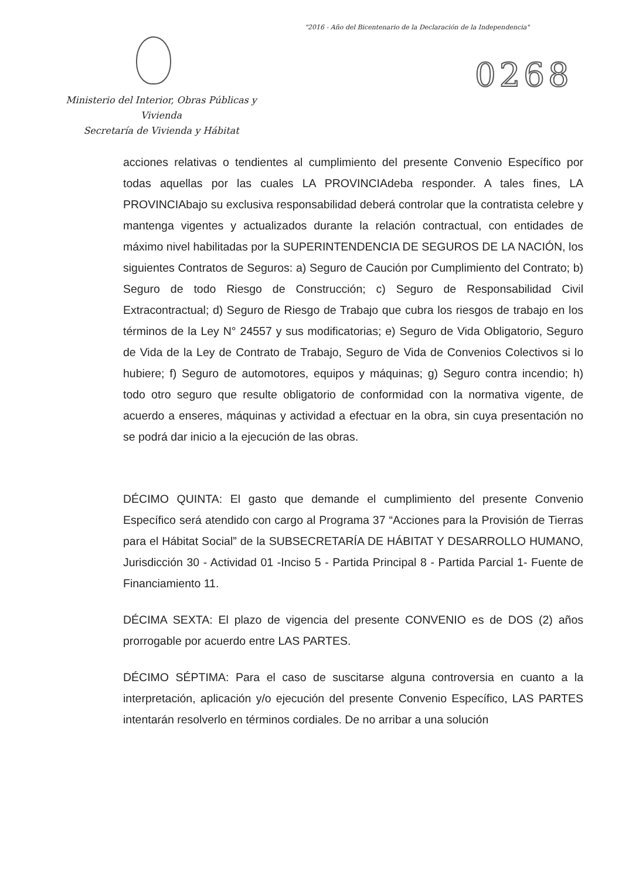"2016 - Año del Bicentenario de la Declaración de la Independencia"
0268
Ministerio del Interior, Obras Públicas y Vivienda
Secretaría de Vivienda y Hábitat
acciones relativas o tendientes al cumplimiento del presente Convenio Específico por todas aquellas por las cuales LA PROVINCIAdeba responder. A tales fines, LA PROVINCIAbajo su exclusiva responsabilidad deberá controlar que la contratista celebre y mantenga vigentes y actualizados durante la relación contractual, con entidades de máximo nivel habilitadas por la SUPERINTENDENCIA DE SEGUROS DE LA NACIÓN, los siguientes Contratos de Seguros: a) Seguro de Caución por Cumplimiento del Contrato; b) Seguro de todo Riesgo de Construcción; c) Seguro de Responsabilidad Civil Extracontractual; d) Seguro de Riesgo de Trabajo que cubra los riesgos de trabajo en los términos de la Ley N° 24557 y sus modificatorias; e) Seguro de Vida Obligatorio, Seguro de Vida de la Ley de Contrato de Trabajo, Seguro de Vida de Convenios Colectivos si lo hubiere; f) Seguro de automotores, equipos y máquinas; g) Seguro contra incendio; h) todo otro seguro que resulte obligatorio de conformidad con la normativa vigente, de acuerdo a enseres, máquinas y actividad a efectuar en la obra, sin cuya presentación no se podrá dar inicio a la ejecución de las obras.
DÉCIMO QUINTA: El gasto que demande el cumplimiento del presente Convenio Específico será atendido con cargo al Programa 37 “Acciones para la Provisión de Tierras para el Hábitat Social” de la SUBSECRETARÍA DE HÁBITAT Y DESARROLLO HUMANO, Jurisdicción 30 - Actividad 01 -Inciso 5 - Partida Principal 8 - Partida Parcial 1- Fuente de Financiamiento 11.
DÉCIMA SEXTA: El plazo de vigencia del presente CONVENIO es de DOS (2) años prorrogable por acuerdo entre LAS PARTES.
DÉCIMO SÉPTIMA: Para el caso de suscitarse alguna controversia en cuanto a la interpretación, aplicación y/o ejecución del presente Convenio Específico, LAS PARTES intentarán resolverlo en términos cordiales. De no arribar a una solución